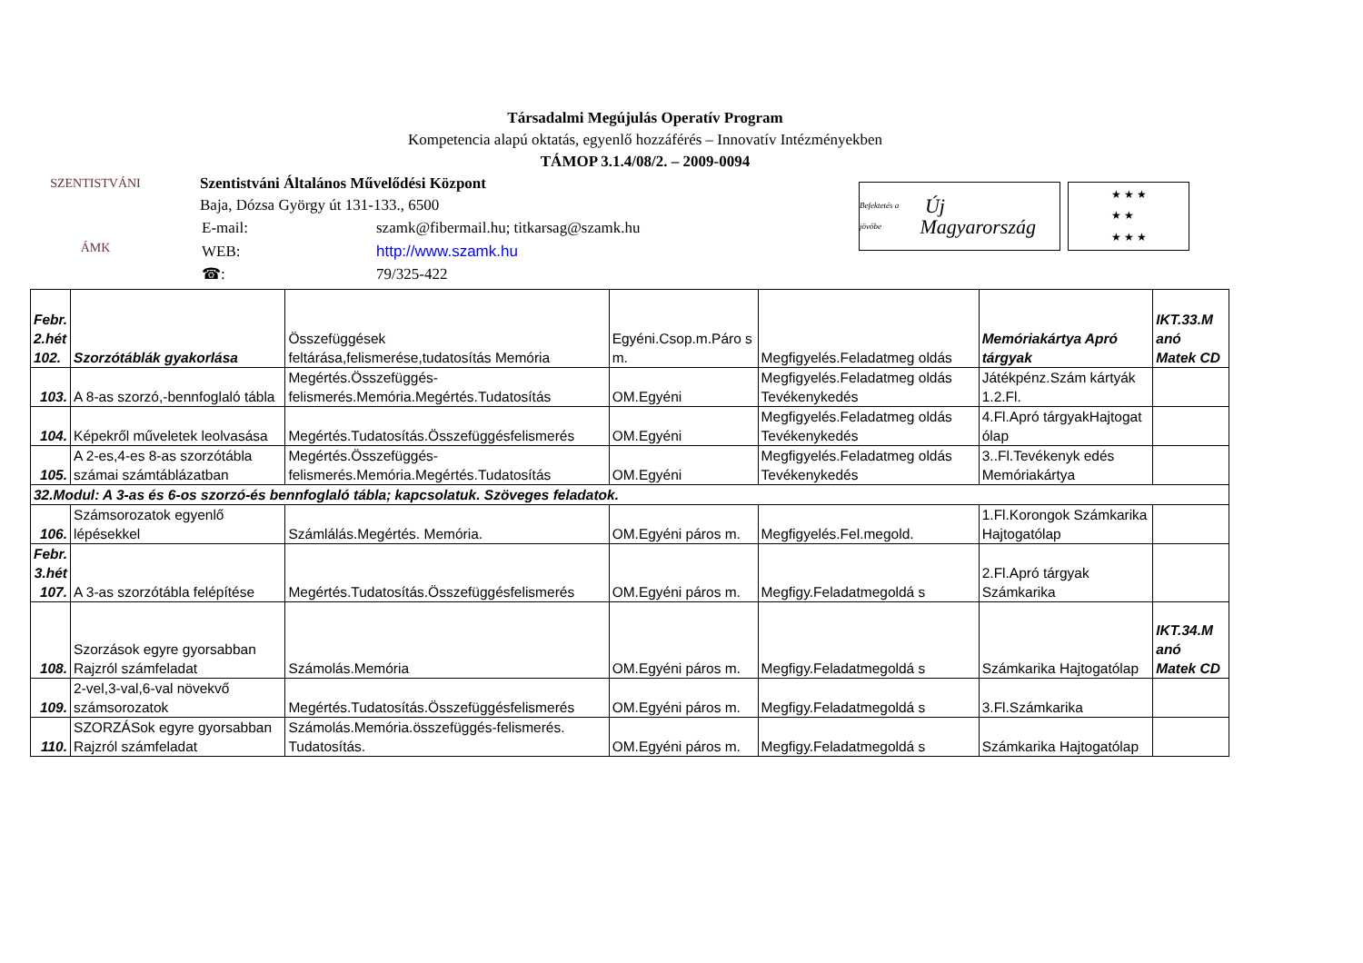Társadalmi Megújulás Operatív Program
Kompetencia alapú oktatás, egyenlő hozzáférés – Innovatív Intézményekben
TÁMOP 3.1.4/08/2. – 2009-0094
SZENTISTVÁNI
ÁMK
Szentistváni Általános Művelődési Központ
Baja, Dózsa György út 131-133., 6500
| E-mail: | szamk@fibermail.hu; titkarsag@szamk.hu |
| WEB: | http://www.szamk.hu |
| ☎: | 79/325-422 |
Befektetés a jövőbe Új Magyarország
★ ★ ★
★ ★
★ ★ ★
| Febr. 2.hét 102. | Szorzótáblák gyakorlása | Összefüggések feltárása,felismerése,tudatosítás Memória | Egyéni.Csop.m.Páro s m. | Megfigyelés.Feladatmeg oldás | Memóriakártya Apró tárgyak | IKT.33.M anó Matek CD |
| 103. | A 8-as szorzó,-bennfoglaló tábla | Megértés.Összefüggés- felismerés.Memória.Megértés.Tudatosítás | OM.Egyéni | Megfigyelés.Feladatmeg oldás Tevékenykedés | Játékpénz.Szám kártyák 1.2.Fl. | |
| 104. | Képekről műveletek leolvasása | Megértés.Tudatosítás.Összefüggésfelismerés | OM.Egyéni | Megfigyelés.Feladatmeg oldás Tevékenykedés | 4.Fl.Apró tárgyakHajtogat ólap | |
| 105. | A 2-es,4-es 8-as szorzótábla számai számtáblázatban | Megértés.Összefüggés- felismerés.Memória.Megértés.Tudatosítás | OM.Egyéni | Megfigyelés.Feladatmeg oldás Tevékenykedés | 3..Fl.Tevékenyk edés Memóriakártya | |
| 32.Modul: A 3-as és 6-os szorzó-és bennfoglaló tábla; kapcsolatuk. Szöveges feladatok. | | | | | | |
| 106. | Számsorozatok egyenlő lépésekkel | Számlálás.Megértés. Memória. | OM.Egyéni páros m. | Megfigyelés.Fel.megold. | 1.Fl.Korongok Számkarika Hajtogatólap | |
| Febr. 3.hét 107. | A 3-as szorzótábla felépítése | Megértés.Tudatosítás.Összefüggésfelismerés | OM.Egyéni páros m. | Megfigy.Feladatmegoldá s | 2.Fl.Apró tárgyak Számkarika | |
| 108. | Szorzások egyre gyorsabban Rajzról számfeladat | Számolás.Memória | OM.Egyéni páros m. | Megfigy.Feladatmegoldá s | Számkarika Hajtogatólap | IKT.34.M anó Matek CD |
| 109. | 2-vel,3-val,6-val növekvő számsorozatok | Megértés.Tudatosítás.Összefüggésfelismerés | OM.Egyéni páros m. | Megfigy.Feladatmegoldá s | 3.Fl.Számkarika | |
| 110. | SZORZÁSok egyre gyorsabban Rajzról számfeladat | Számolás.Memória.összefüggés-felismerés. Tudatosítás. | OM.Egyéni páros m. | Megfigy.Feladatmegoldá s | Számkarika Hajtogatólap | |